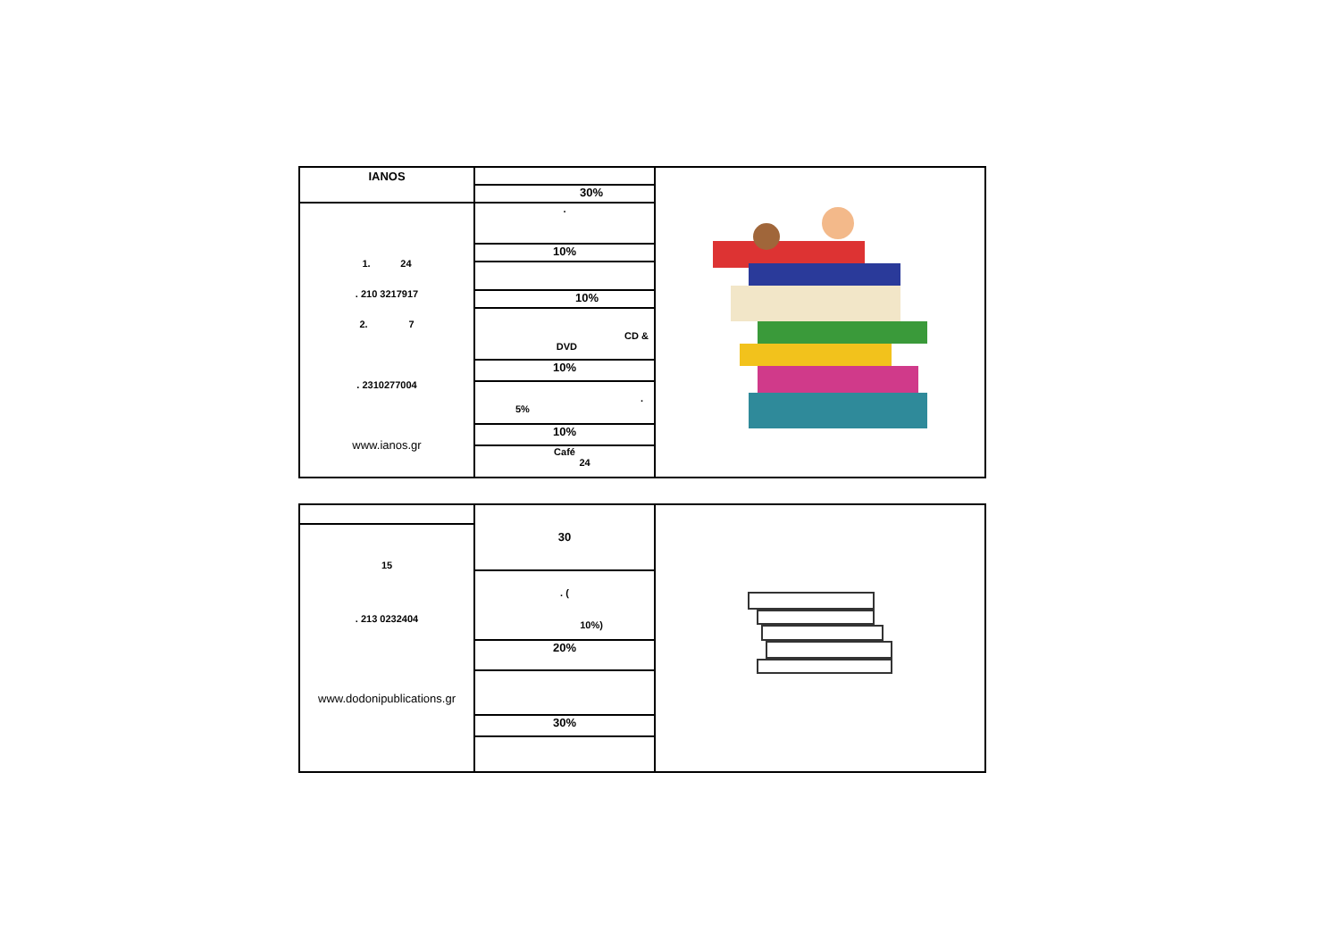| IANOS | 30% | |
| 1. 24 . 210 3217917 2. 7 . 2310277004 www.ianos.gr | . 10% 10% CD & DVD 10% . 5% 10% Café 24 | |
| | 30 . ( 10%) 20% 30% | |
| 15 . 213 0232404 www.dodonipublications.gr | | |